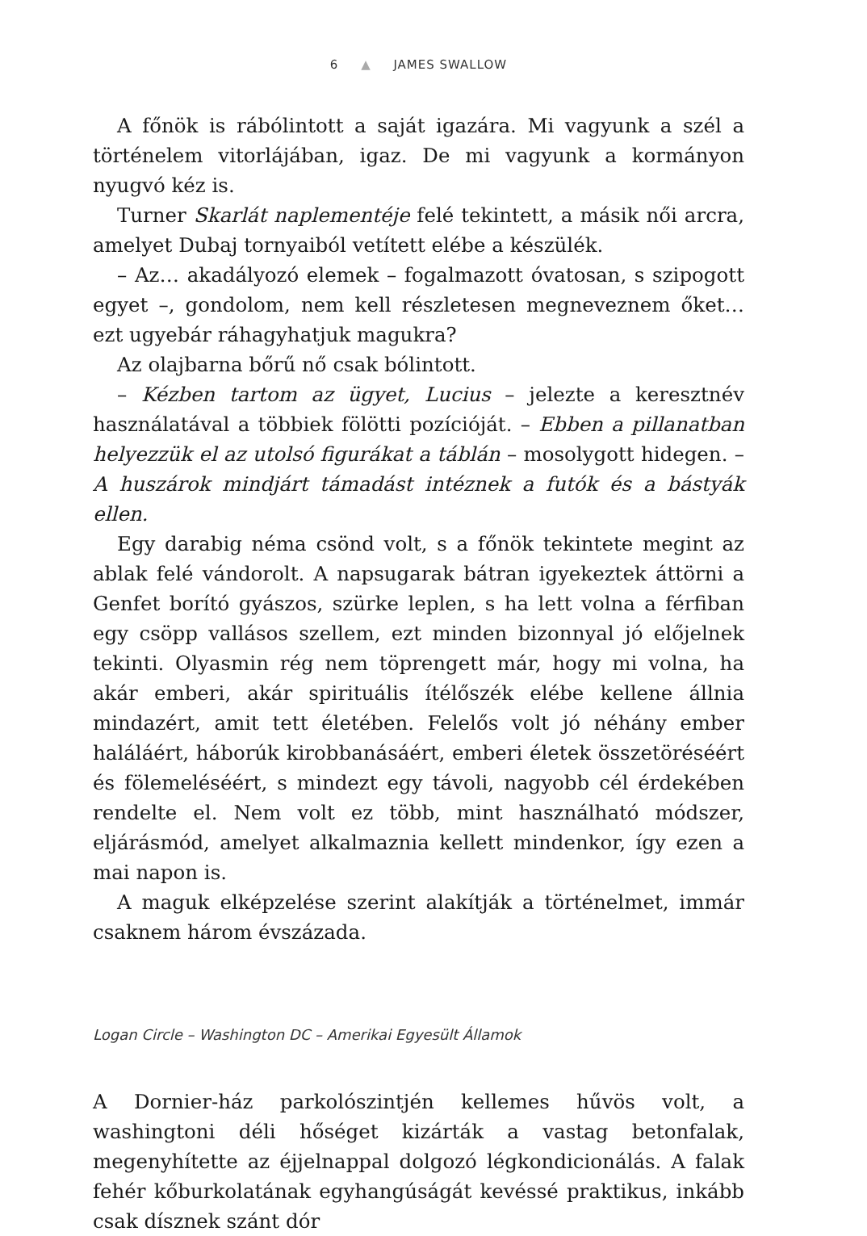6 ▲ JAMES SWALLOW
A főnök is rábólintott a saját igazára. Mi vagyunk a szél a történelem vitorlájában, igaz. De mi vagyunk a kormányon nyugvó kéz is.
Turner Skarlát naplementéje felé tekintett, a másik női arcra, amelyet Dubaj tornyaiból vetített elébe a készülék.
– Az… akadályozó elemek – fogalmazott óvatosan, s szipogott egyet –, gondolom, nem kell részletesen megneveznem őket… ezt ugyebár ráhagyhatjuk magukra?
Az olajbarna bőrű nő csak bólintott.
– Kézben tartom az ügyet, Lucius – jelezte a keresztnév használatával a többiek fölötti pozícióját. – Ebben a pillanatban helyezzük el az utolsó figurákat a táblán – mosolygott hidegen. – A huszárok mindjárt támadást intéznek a futók és a bástyák ellen.
Egy darabig néma csönd volt, s a főnök tekintete megint az ablak felé vándorolt. A napsugarak bátran igyekeztek áttörni a Genfet borító gyászos, szürke leplen, s ha lett volna a férfiban egy csöpp vallásos szellem, ezt minden bizonnyal jó előjelnek tekinti. Olyasmin rég nem töprengett már, hogy mi volna, ha akár emberi, akár spirituális ítélőszék elébe kellene állnia mindazért, amit tett életében. Felelős volt jó néhány ember haláláért, háborúk kirobbanásáért, emberi életek összetöréséért és fölemeléséért, s mindezt egy távoli, nagyobb cél érdekében rendelte el. Nem volt ez több, mint használható módszer, eljárásmód, amelyet alkalmaznia kellett mindenkor, így ezen a mai napon is.
A maguk elképzelése szerint alakítják a történelmet, immár csaknem három évszázada.
Logan Circle – Washington DC – Amerikai Egyesült Államok
A Dornier-ház parkolószintjén kellemes hűvös volt, a washingtoni déli hőséget kizárták a vastag betonfalak, megenyhítette az éjjelnappal dolgozó légkondicionálás. A falak fehér kőburkolatának egyhangúságát kevéssé praktikus, inkább csak dísznek szánt dór